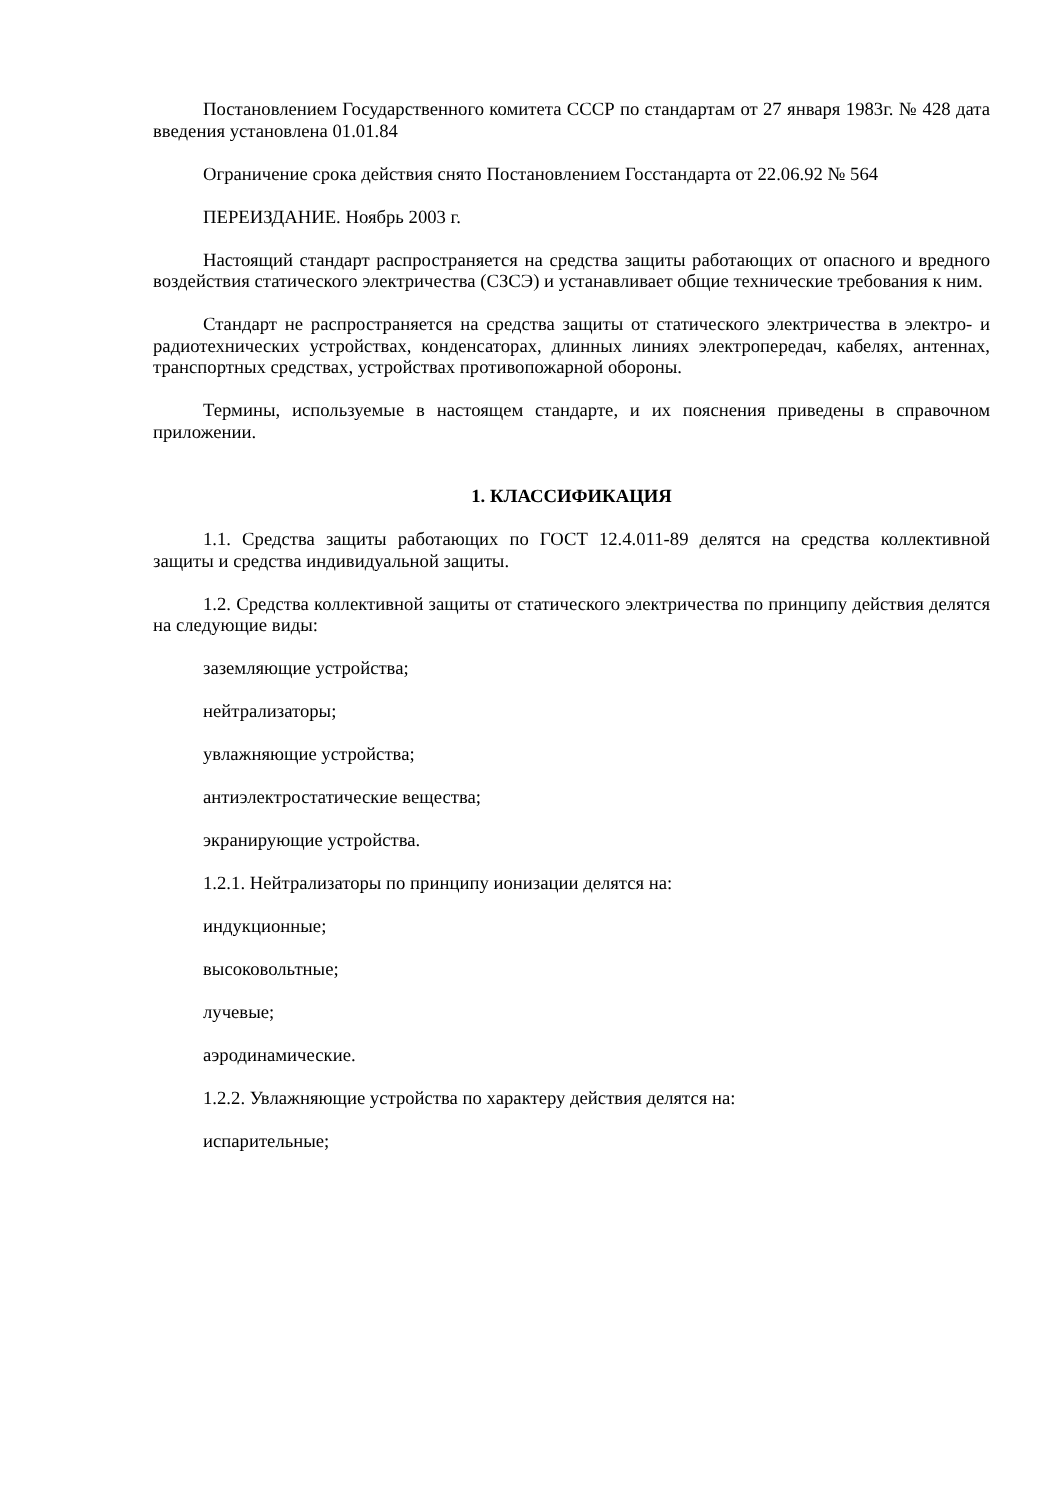Постановлением Государственного комитета СССР по стандартам от 27 января 1983г. № 428 дата введения установлена 01.01.84
Ограничение срока действия снято Постановлением Госстандарта от 22.06.92 № 564
ПЕРЕИЗДАНИЕ. Ноябрь 2003 г.
Настоящий стандарт распространяется на средства защиты работающих от опасного и вредного воздействия статического электричества (СЗСЭ) и устанавливает общие технические требования к ним.
Стандарт не распространяется на средства защиты от статического электричества в электро- и радиотехнических устройствах, конденсаторах, длинных линиях электропередач, кабелях, антеннах, транспортных средствах, устройствах противопожарной обороны.
Термины, используемые в настоящем стандарте, и их пояснения приведены в справочном приложении.
1. КЛАССИФИКАЦИЯ
1.1. Средства защиты работающих по ГОСТ 12.4.011-89 делятся на средства коллективной защиты и средства индивидуальной защиты.
1.2. Средства коллективной защиты от статического электричества по принципу действия делятся на следующие виды:
заземляющие устройства;
нейтрализаторы;
увлажняющие устройства;
антиэлектростатические вещества;
экранирующие устройства.
1.2.1. Нейтрализаторы по принципу ионизации делятся на:
индукционные;
высоковольтные;
лучевые;
аэродинамические.
1.2.2. Увлажняющие устройства по характеру действия делятся на:
испарительные;